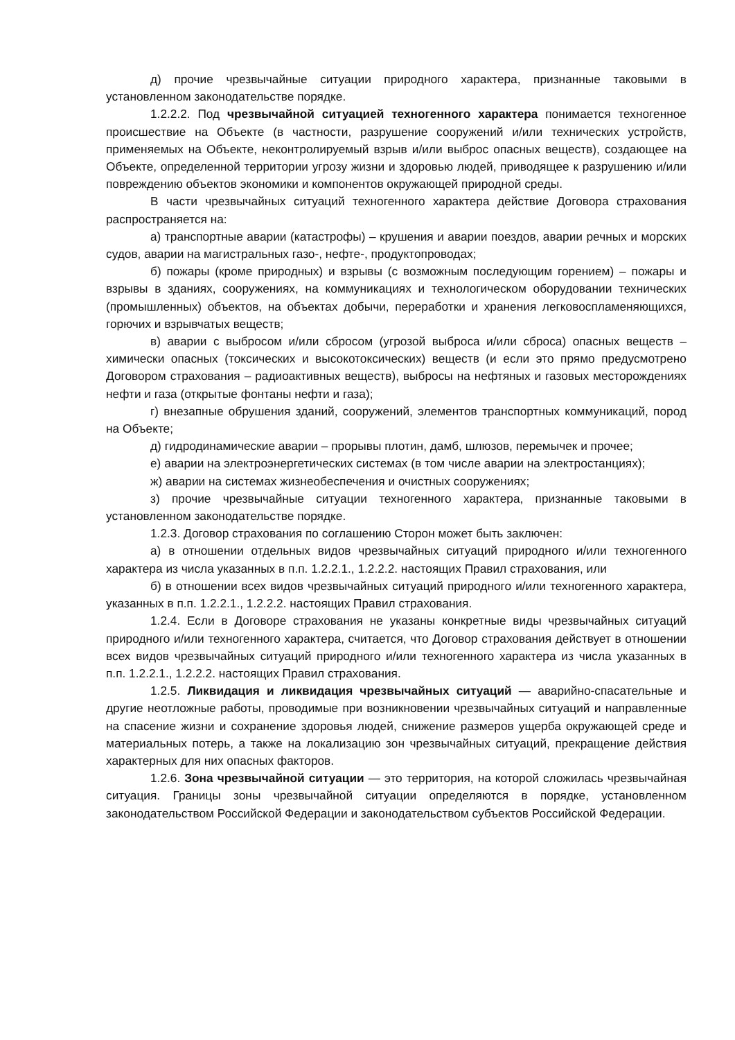д) прочие чрезвычайные ситуации природного характера, признанные таковыми в установленном законодательстве порядке.
1.2.2.2. Под чрезвычайной ситуацией техногенного характера понимается техногенное происшествие на Объекте (в частности, разрушение сооружений и/или технических устройств, применяемых на Объекте, неконтролируемый взрыв и/или выброс опасных веществ), создающее на Объекте, определенной территории угрозу жизни и здоровью людей, приводящее к разрушению и/или повреждению объектов экономики и компонентов окружающей природной среды.
В части чрезвычайных ситуаций техногенного характера действие Договора страхования распространяется на:
а) транспортные аварии (катастрофы) – крушения и аварии поездов, аварии речных и морских судов, аварии на магистральных газо-, нефте-, продуктопроводах;
б) пожары (кроме природных) и взрывы (с возможным последующим горением) – пожары и взрывы в зданиях, сооружениях, на коммуникациях и технологическом оборудовании технических (промышленных) объектов, на объектах добычи, переработки и хранения легковоспламеняющихся, горючих и взрывчатых веществ;
в) аварии с выбросом и/или сбросом (угрозой выброса и/или сброса) опасных веществ – химически опасных (токсических и высокотоксических) веществ (и если это прямо предусмотрено Договором страхования – радиоактивных веществ), выбросы на нефтяных и газовых месторождениях нефти и газа (открытые фонтаны нефти и газа);
г) внезапные обрушения зданий, сооружений, элементов транспортных коммуникаций, пород на Объекте;
д) гидродинамические аварии – прорывы плотин, дамб, шлюзов, перемычек и прочее;
е) аварии на электроэнергетических системах (в том числе аварии на электростанциях);
ж) аварии на системах жизнеобеспечения и очистных сооружениях;
з) прочие чрезвычайные ситуации техногенного характера, признанные таковыми в установленном законодательстве порядке.
1.2.3. Договор страхования по соглашению Сторон может быть заключен:
а) в отношении отдельных видов чрезвычайных ситуаций природного и/или техногенного характера из числа указанных в п.п. 1.2.2.1., 1.2.2.2. настоящих Правил страхования, или
б) в отношении всех видов чрезвычайных ситуаций природного и/или техногенного характера, указанных в п.п. 1.2.2.1., 1.2.2.2. настоящих Правил страхования.
1.2.4. Если в Договоре страхования не указаны конкретные виды чрезвычайных ситуаций природного и/или техногенного характера, считается, что Договор страхования действует в отношении всех видов чрезвычайных ситуаций природного и/или техногенного характера из числа указанных в п.п. 1.2.2.1., 1.2.2.2. настоящих Правил страхования.
1.2.5. Ликвидация и ликвидация чрезвычайных ситуаций — аварийно-спасательные и другие неотложные работы, проводимые при возникновении чрезвычайных ситуаций и направленные на спасение жизни и сохранение здоровья людей, снижение размеров ущерба окружающей среде и материальных потерь, а также на локализацию зон чрезвычайных ситуаций, прекращение действия характерных для них опасных факторов.
1.2.6. Зона чрезвычайной ситуации — это территория, на которой сложилась чрезвычайная ситуация. Границы зоны чрезвычайной ситуации определяются в порядке, установленном законодательством Российской Федерации и законодательством субъектов Российской Федерации.